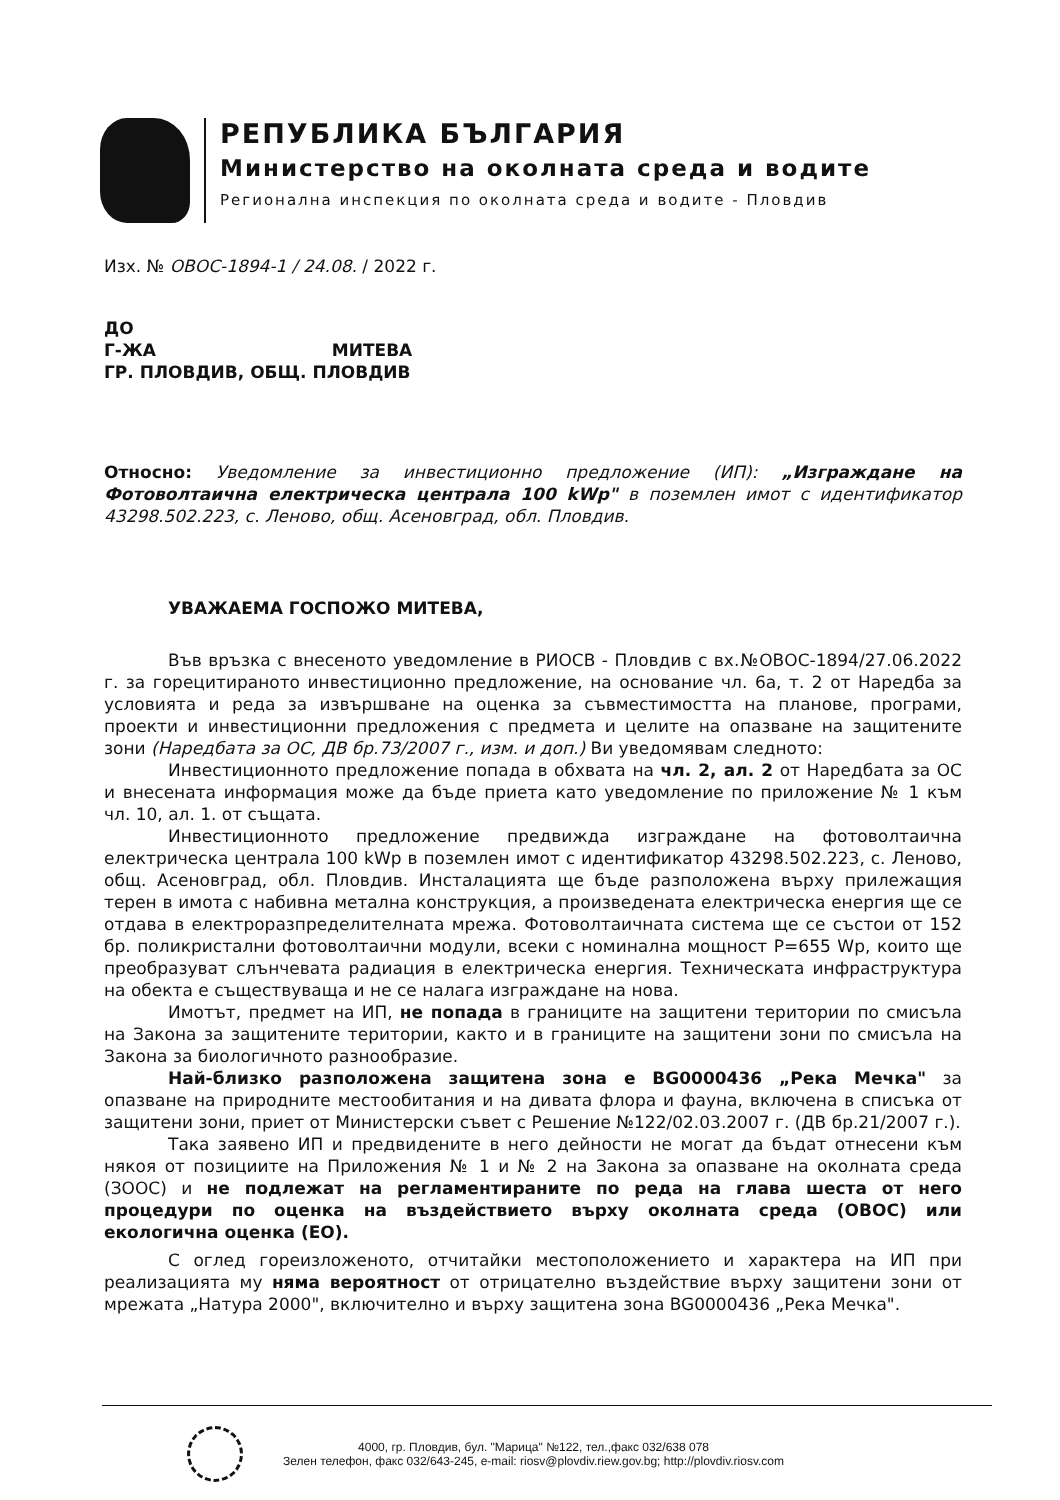РЕПУБЛИКА БЪЛГАРИЯ
Министерство на околната среда и водите
Регионална инспекция по околната среда и водите - Пловдив
Изх. № ОВОС-1894-1 / 24.08. / 2022 г.
ДО
Г-ЖА МИТЕВА
ГР. ПЛОВДИВ, ОБЩ. ПЛОВДИВ
Относно: Уведомление за инвестиционно предложение (ИП): „Изграждане на Фотоволтаична електрическа централа 100 kWp" в поземлен имот с идентификатор 43298.502.223, с. Леново, общ. Асеновград, обл. Пловдив.
УВАЖАЕМА ГОСПОЖО МИТЕВА,
Във връзка с внесеното уведомление в РИОСВ - Пловдив с вх.№ОВОС-1894/27.06.2022 г. за горецитираното инвестиционно предложение, на основание чл. 6а, т. 2 от Наредба за условията и реда за извършване на оценка за съвместимостта на планове, програми, проекти и инвестиционни предложения с предмета и целите на опазване на защитените зони (Наредбата за ОС, ДВ бр.73/2007 г., изм. и доп.) Ви уведомявам следното:
Инвестиционното предложение попада в обхвата на чл. 2, ал. 2 от Наредбата за ОС и внесената информация може да бъде приета като уведомление по приложение № 1 към чл. 10, ал. 1. от същата.
Инвестиционното предложение предвижда изграждане на фотоволтаична електрическа централа 100 kWp в поземлен имот с идентификатор 43298.502.223, с. Леново, общ. Асеновград, обл. Пловдив. Инсталацията ще бъде разположена върху прилежащия терен в имота с набивна метална конструкция, а произведената електрическа енергия ще се отдава в електроразпределителната мрежа. Фотоволтаичната система ще се състои от 152 бр. поликристални фотоволтаични модули, всеки с номинална мощност P=655 Wp, които ще преобразуват слънчевата радиация в електрическа енергия. Техническата инфраструктура на обекта е съществуваща и не се налага изграждане на нова.
Имотът, предмет на ИП, не попада в границите на защитени територии по смисъла на Закона за защитените територии, както и в границите на защитени зони по смисъла на Закона за биологичното разнообразие.
Най-близко разположена защитена зона е BG0000436 „Река Мечка" за опазване на природните местообитания и на дивата флора и фауна, включена в списъка от защитени зони, приет от Министерски съвет с Решение №122/02.03.2007 г. (ДВ бр.21/2007 г.).
Така заявено ИП и предвидените в него дейности не могат да бъдат отнесени към някоя от позициите на Приложения № 1 и № 2 на Закона за опазване на околната среда (ЗООС) и не подлежат на регламентираните по реда на глава шеста от него процедури по оценка на въздействието върху околната среда (ОВОС) или екологична оценка (ЕО).
С оглед гореизложеното, отчитайки местоположението и характера на ИП при реализацията му няма вероятност от отрицателно въздействие върху защитени зони от мрежата „Натура 2000", включително и върху защитена зона BG0000436 „Река Мечка".
4000, гр. Пловдив, бул. "Марица" №122, тел.,факс 032/638 078
Зелен телефон, факс 032/643-245, e-mail: riosv@plovdiv.riew.gov.bg; http://plovdiv.riosv.com